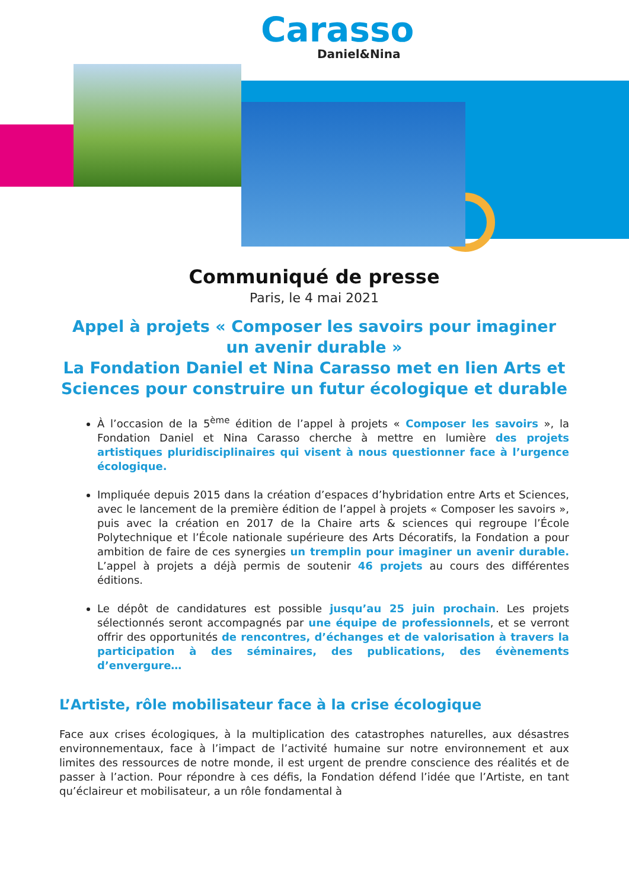Carasso
Daniel&Nina
Communiqué de presse
Paris, le 4 mai 2021
Appel à projets « Composer les savoirs pour imaginer un avenir durable »
La Fondation Daniel et Nina Carasso met en lien Arts et Sciences pour construire un futur écologique et durable
À l’occasion de la 5<sup>ème</sup> édition de l’appel à projets « Composer les savoirs », la Fondation Daniel et Nina Carasso cherche à mettre en lumière des projets artistiques pluridisciplinaires qui visent à nous questionner face à l’urgence écologique.
Impliquée depuis 2015 dans la création d’espaces d’hybridation entre Arts et Sciences, avec le lancement de la première édition de l’appel à projets « Composer les savoirs », puis avec la création en 2017 de la Chaire arts & sciences qui regroupe l’École Polytechnique et l’École nationale supérieure des Arts Décoratifs, la Fondation a pour ambition de faire de ces synergies un tremplin pour imaginer un avenir durable. L’appel à projets a déjà permis de soutenir 46 projets au cours des différentes éditions.
Le dépôt de candidatures est possible jusqu’au 25 juin prochain. Les projets sélectionnés seront accompagnés par une équipe de professionnels, et se verront offrir des opportunités de rencontres, d’échanges et de valorisation à travers la participation à des séminaires, des publications, des évènements d’envergure…
L’Artiste, rôle mobilisateur face à la crise écologique
Face aux crises écologiques, à la multiplication des catastrophes naturelles, aux désastres environnementaux, face à l’impact de l’activité humaine sur notre environnement et aux limites des ressources de notre monde, il est urgent de prendre conscience des réalités et de passer à l’action. Pour répondre à ces défis, la Fondation défend l’idée que l’Artiste, en tant qu’éclaireur et mobilisateur, a un rôle fondamental à